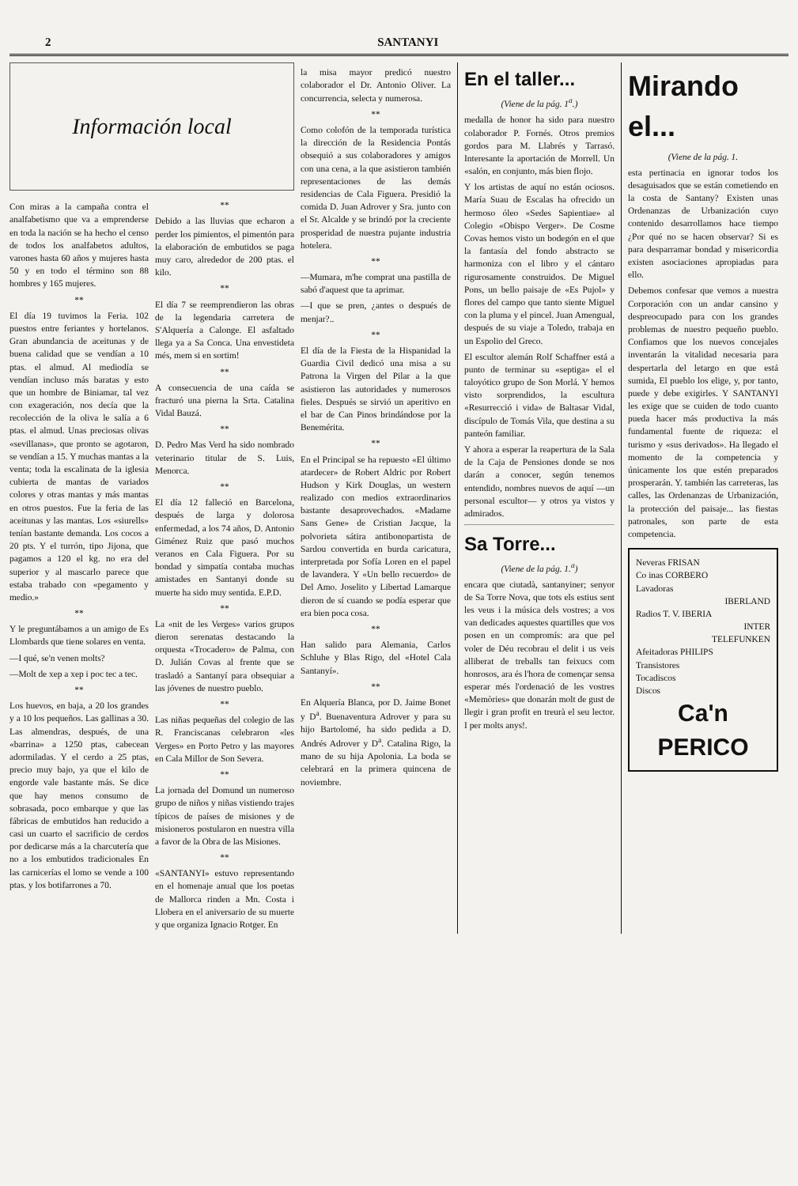2 SANTANYI
Información local
Con miras a la campaña contra el analfabetismo que va a emprenderse en toda la nación se ha hecho el censo de todos los analfabetos adultos, varones hasta 60 años y mujeres hasta 50 y en todo el término son 88 hombres y 165 mujeres.
**
El día 19 tuvimos la Feria. 102 puestos entre feriantes y hortelanos. Gran abundancia de aceitunas y de buena calidad que se vendían a 10 ptas. el almud. Al mediodía se vendían incluso más baratas y esto que un hombre de Biniamar, tal vez con exageración, nos decía que la recolección de la oliva le salía a 6 ptas. el almud. Unas preciosas olivas «sevillanas», que pronto se agotaron, se vendían a 15. Y muchas mantas a la venta; toda la escalinata de la iglesia cubierta de mantas de variados colores y otras mantas y más mantas en otros puestos. Fue la feria de las aceitunas y las mantas. Los «siurells» tenían bastante demanda. Los cocos a 20 pts. Y el turrón, tipo Jijona, que pagamos a 120 el kg. no era del superior y al mascarlo parece que estaba trabado con «pegamento y medio.»
**
Y le preguntábamos a un amigo de Es Llombards que tiene solares en venta.
—I qué, se'n venen molts?
—Molt de xep a xep i poc tec a tec.
**
Los huevos, en baja, a 20 los grandes y a 10 los pequeños. Las gallinas a 30. Las almendras, después, de una «barrina» a 1250 ptas, cabecean adormiladas. Y el cerdo a 25 ptas, precio muy bajo, ya que el kilo de engorde vale bastante más. Se dice que hay menos consumo de sobrasada, poco embarque y que las fábricas de embutidos han reducido a casi un cuarto el sacrificio de cerdos por dedicarse más a la charcutería que no a los embutidos tradicionales En las carnicerías el lomo se vende a 100 ptas. y los botifarrones a 70.
**
Debido a las lluvias que echaron a perder los pimientos, el pimentón para la elaboración de embutidos se paga muy caro, alrededor de 200 ptas. el kilo.
**
El día 7 se reemprendieron las obras de la legendaria carretera de S'Alquería a Calonge. El asfaltado llega ya a Sa Conca. Una envestideta més, mem si en sortim!
**
A consecuencia de una caída se fracturó una pierna la Srta. Catalina Vidal Bauzá.
**
D. Pedro Mas Verd ha sido nombrado veterinario titular de S. Luis, Menorca.
**
El día 12 falleció en Barcelona, después de larga y dolorosa enfermedad, a los 74 años, D. Antonio Giménez Ruiz que pasó muchos veranos en Cala Figuera. Por su bondad y simpatía contaba muchas amistades en Santanyi donde su muerte ha sido muy sentida. E.P.D.
**
La «nit de les Verges» varios grupos dieron serenatas destacando la orquesta «Trocadero» de Palma, con D. Julián Covas al frente que se trasladó a Santanyí para obsequiar a las jóvenes de nuestro pueblo.
**
Las niñas pequeñas del colegio de las R. Franciscanas celebraron «les Verges» en Porto Petro y las mayores en Cala Millor de Son Severa.
**
La jornada del Domund un numeroso grupo de niños y niñas vistiendo trajes típicos de países de misiones y de misioneros postularon en nuestra villa a favor de la Obra de las Misiones.
**
«SANTANYI» estuvo representando en el homenaje anual que los poetas de Mallorca rinden a Mn. Costa i Llobera en el aniversario de su muerte y que organiza Ignacio Rotger. En
la misa mayor predicó nuestro colaborador el Dr. Antonio Oliver. La concurrencia, selecta y numerosa.
**
Como colofón de la temporada turística la dirección de la Residencia Pontás obsequió a sus colaboradores y amigos con una cena, a la que asistieron también representaciones de las demás residencias de Cala Figuera. Presidió la comida D. Juan Adrover y Sra. junto con el Sr. Alcalde y se brindó por la creciente prosperidad de nuestra pujante industria hotelera.
**
—Mumara, m'he comprat una pastilla de sabó d'aquest que ta aprimar.
—I que se pren, ¿antes o después de menjar?..
**
El día de la Fiesta de la Hispanidad la Guardia Civil dedicó una misa a su Patrona la Virgen del Pilar a la que asistieron las autoridades y numerosos fieles. Después se sirvió un aperitivo en el bar de Can Pinos brindándose por la Benemérita.
**
En el Principal se ha repuesto «El último atardecer» de Robert Aldric por Robert Hudson y Kirk Douglas, un western realizado con medios extraordinarios bastante desaprovechados. «Madame Sans Gene» de Cristian Jacque, la polvorieta sátira antibonopartista de Sardou convertida en burda caricatura, interpretada por Sofía Loren en el papel de lavandera. Y «Un bello recuerdo» de Del Amo. Joselito y Libertad Lamarque dieron de sí cuando se podía esperar que era bien poca cosa.
**
Han salido para Alemania, Carlos Schluhe y Blas Rigo, del «Hotel Cala Santanyí».
**
En Alquería Blanca, por D. Jaime Bonet y D<sup>a</sup>. Buenaventura Adrover y para su hijo Bartolomé, ha sido pedida a D. Andrés Adrover y D<sup>a</sup>. Catalina Rigo, la mano de su hija Apolonia. La boda se celebrará en la primera quincena de noviembre.
En el taller...
(Viene de la pág. 1<sup>a</sup>.)
medalla de honor ha sido para nuestro colaborador P. Fornés. Otros premios gordos para M. Llabrés y Tarrasó. Interesante la aportación de Morrell. Un «salón, en conjunto, más bien flojo.
Y los artistas de aquí no están ociosos. María Suau de Escalas ha ofrecido un hermoso óleo «Sedes Sapientiae» al Colegio «Obispo Verger». De Cosme Covas hemos visto un bodegón en el que la fantasía del fondo abstracto se harmoniza con el libro y el cántaro rigurosamente construidos. De Miguel Pons, un bello paisaje de «Es Pujol» y flores del campo que tanto siente Miguel con la pluma y el pincel. Juan Amengual, después de su viaje a Toledo, trabaja en un Espolio del Greco.
El escultor alemán Rolf Schaffner está a punto de terminar su «septiga» el el taloyótico grupo de Son Morlá. Y hemos visto sorprendidos, la escultura «Resurrecció i vida» de Baltasar Vidal, discípulo de Tomás Vila, que destina a su panteón familiar.
Y ahora a esperar la reapertura de la Sala de la Caja de Pensiones donde se nos darán a conocer, según tenemos entendido, nombres nuevos de aquí —un personal escultor— y otros ya vistos y admirados.
Sa Torre...
(Viene de la pág. 1.<sup>a</sup>)
encara que ciutadà, santanyiner; senyor de Sa Torre Nova, que tots els estius sent les veus i la música dels vostres; a vos van dedicades aquestes quartilles que vos posen en un compromís: ara que pel voler de Déu recobrau el delit i us veis alliberat de treballs tan feixucs com honrosos, ara és l'hora de començar sensa esperar més l'ordenació de les vostres «Memòries» que donarán molt de gust de llegir i gran profit en treurà el seu lector. I per molts anys!.
Mirando el...
(Viene de la pág. 1.
esta pertinacia en ignorar todos los desaguisados que se están cometiendo en la costa de Santany? Existen unas Ordenanzas de Urbanización cuyo contenido desarrollamos hace tiempo ¿Por qué no se hacen observar? Si es para desparramar bondad y misericordia existen asociaciones apropiadas para ello.
Debemos confesar que vemos a nuestra Corporación con un andar cansino y despreocupado para con los grandes problemas de nuestro pequeño pueblo. Confiamos que los nuevos concejales inventarán la vitalidad necesaria para despertarla del letargo en que está sumida, El pueblo los elige, y, por tanto, puede y debe exigirles. Y SANTANYI les exige que se cuiden de todo cuanto pueda hacer más productiva la más fundamental fuente de riqueza: el turismo y «sus derivados». Ha llegado el momento de la competencia y únicamente los que estén preparados prosperarán. Y. también las carreteras, las calles, las Ordenanzas de Urbanización, la protección del paisaje... las fiestas patronales, son parte de esta competencia.
Neveras FRISAN
Co inas CORBERO
Lavadoras
IBERLAND
Radios T. V. IBERIA
INTER
TELEFUNKEN
Afeitadoras PHILIPS
Transistores
Tocadiscos
Discos
Ca'n PERICO